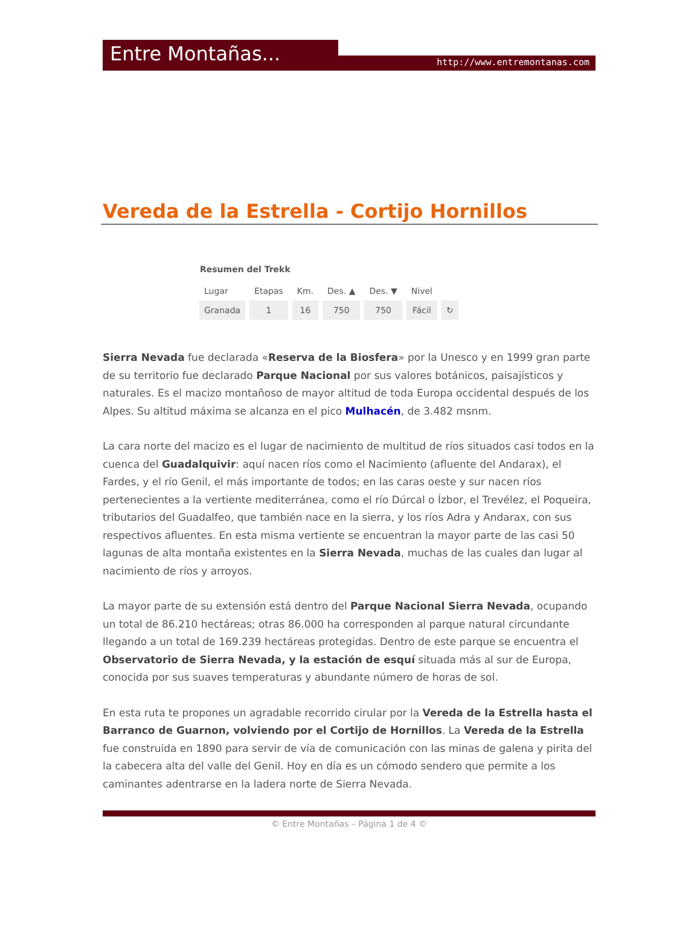Entre Montañas... http://www.entremontanas.com
Vereda de la Estrella - Cortijo Hornillos
Resumen del Trekk
| Lugar | Etapas | Km. | Des. ▲ | Des. ▼ | Nivel | |
| --- | --- | --- | --- | --- | --- | --- |
| Granada | 1 | 16 | 750 | 750 | Fácil | ↻ |
Sierra Nevada fue declarada «Reserva de la Biosfera» por la Unesco y en 1999 gran parte de su territorio fue declarado Parque Nacional por sus valores botánicos, paisajísticos y naturales. Es el macizo montañoso de mayor altitud de toda Europa occidental después de los Alpes. Su altitud máxima se alcanza en el pico Mulhacén, de 3.482 msnm.
La cara norte del macizo es el lugar de nacimiento de multitud de ríos situados casi todos en la cuenca del Guadalquivir: aquí nacen ríos como el Nacimiento (afluente del Andarax), el Fardes, y el río Genil, el más importante de todos; en las caras oeste y sur nacen ríos pertenecientes a la vertiente mediterránea, como el río Dúrcal o Ízbor, el Trevélez, el Poqueira, tributarios del Guadalfeo, que también nace en la sierra, y los ríos Adra y Andarax, con sus respectivos afluentes. En esta misma vertiente se encuentran la mayor parte de las casi 50 lagunas de alta montaña existentes en la Sierra Nevada, muchas de las cuales dan lugar al nacimiento de ríos y arroyos.
La mayor parte de su extensión está dentro del Parque Nacional Sierra Nevada, ocupando un total de 86.210 hectáreas; otras 86.000 ha corresponden al parque natural circundante llegando a un total de 169.239 hectáreas protegidas. Dentro de este parque se encuentra el Observatorio de Sierra Nevada, y la estación de esquí situada más al sur de Europa, conocida por sus suaves temperaturas y abundante número de horas de sol.
En esta ruta te propones un agradable recorrido cirular por la Vereda de la Estrella hasta el Barranco de Guarnon, volviendo por el Cortijo de Hornillos. La Vereda de la Estrella fue construida en 1890 para servir de vía de comunicación con las minas de galena y pirita del la cabecera alta del valle del Genil. Hoy en día es un cómodo sendero que permite a los caminantes adentrarse en la ladera norte de Sierra Nevada.
© Entre Montañas – Página 1 de 4 ©